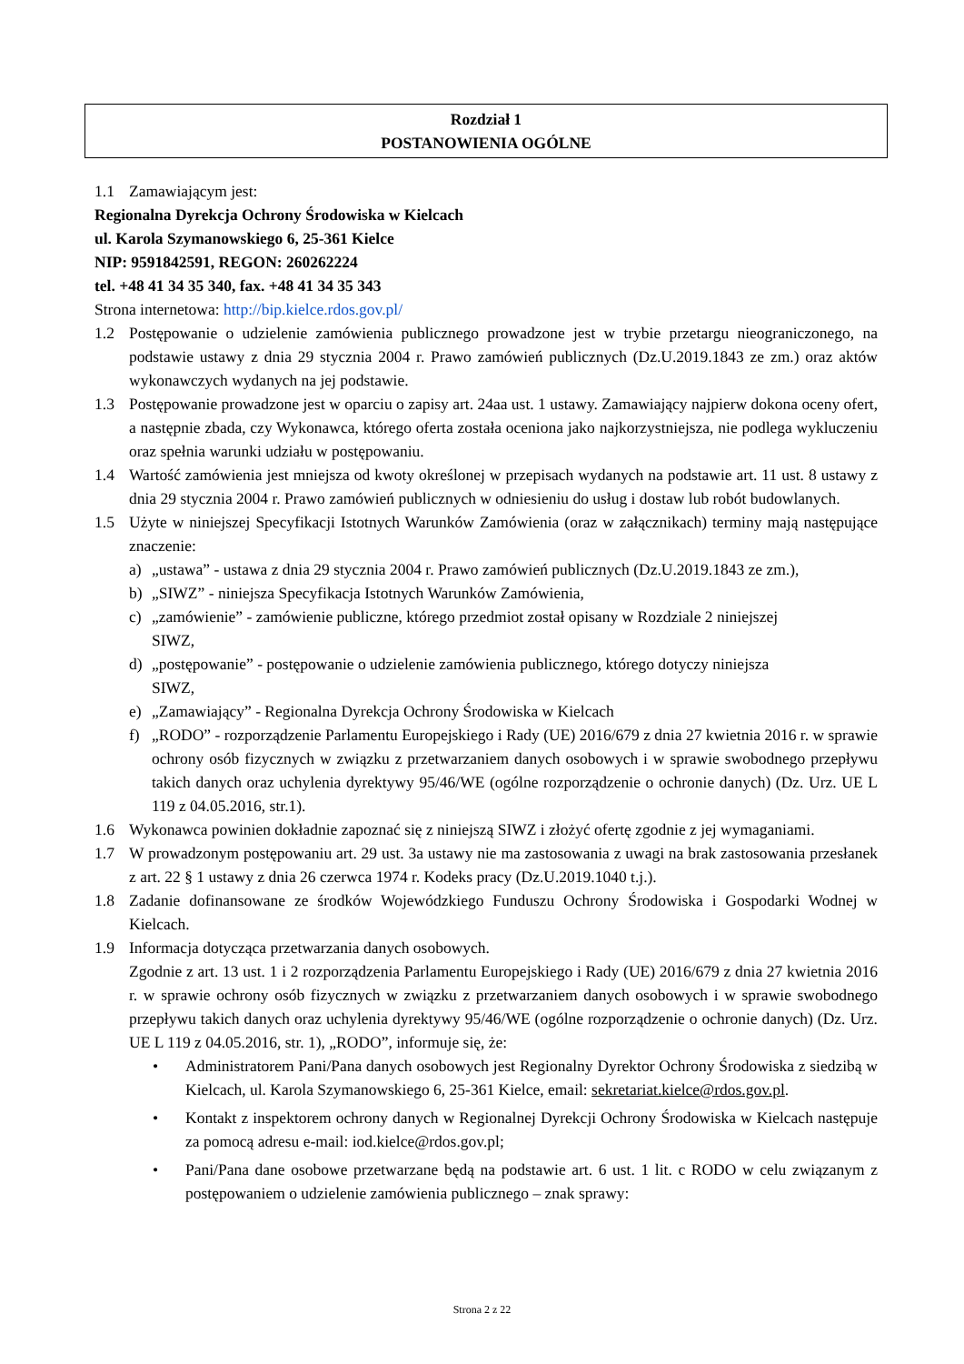Rozdział 1
POSTANOWIENIA OGÓLNE
1.1 Zamawiającym jest:
Regionalna Dyrekcja Ochrony Środowiska w Kielcach
ul. Karola Szymanowskiego 6, 25-361 Kielce
NIP: 9591842591, REGON: 260262224
tel. +48 41 34 35 340, fax. +48 41 34 35 343
Strona internetowa: http://bip.kielce.rdos.gov.pl/
1.2 Postępowanie o udzielenie zamówienia publicznego prowadzone jest w trybie przetargu nieograniczonego, na podstawie ustawy z dnia 29 stycznia 2004 r. Prawo zamówień publicznych (Dz.U.2019.1843 ze zm.) oraz aktów wykonawczych wydanych na jej podstawie.
1.3 Postępowanie prowadzone jest w oparciu o zapisy art. 24aa ust. 1 ustawy. Zamawiający najpierw dokona oceny ofert, a następnie zbada, czy Wykonawca, którego oferta została oceniona jako najkorzystniejsza, nie podlega wykluczeniu oraz spełnia warunki udziału w postępowaniu.
1.4 Wartość zamówienia jest mniejsza od kwoty określonej w przepisach wydanych na podstawie art. 11 ust. 8 ustawy z dnia 29 stycznia 2004 r. Prawo zamówień publicznych w odniesieniu do usług i dostaw lub robót budowlanych.
1.5 Użyte w niniejszej Specyfikacji Istotnych Warunków Zamówienia (oraz w załącznikach) terminy mają następujące znaczenie:
a) „ustawa” - ustawa z dnia 29 stycznia 2004 r. Prawo zamówień publicznych (Dz.U.2019.1843 ze zm.),
b) „SIWZ” - niniejsza Specyfikacja Istotnych Warunków Zamówienia,
c) „zamówienie” - zamówienie publiczne, którego przedmiot został opisany w Rozdziale 2 niniejszej
SIWZ,
d) „postępowanie” - postępowanie o udzielenie zamówienia publicznego, którego dotyczy niniejsza
SIWZ,
e) „Zamawiający” - Regionalna Dyrekcja Ochrony Środowiska w Kielcach
f) „RODO” - rozporządzenie Parlamentu Europejskiego i Rady (UE) 2016/679 z dnia 27 kwietnia 2016 r. w sprawie ochrony osób fizycznych w związku z przetwarzaniem danych osobowych i w sprawie swobodnego przepływu takich danych oraz uchylenia dyrektywy 95/46/WE (ogólne rozporządzenie o ochronie danych) (Dz. Urz. UE L 119 z 04.05.2016, str.1).
1.6 Wykonawca powinien dokładnie zapoznać się z niniejszą SIWZ i złożyć ofertę zgodnie z jej wymaganiami.
1.7 W prowadzonym postępowaniu art. 29 ust. 3a ustawy nie ma zastosowania z uwagi na brak zastosowania przesłanek z art. 22 § 1 ustawy z dnia 26 czerwca 1974 r. Kodeks pracy (Dz.U.2019.1040 t.j.).
1.8 Zadanie dofinansowane ze środków Wojewódzkiego Funduszu Ochrony Środowiska i Gospodarki Wodnej w Kielcach.
1.9 Informacja dotycząca przetwarzania danych osobowych.
Zgodnie z art. 13 ust. 1 i 2 rozporządzenia Parlamentu Europejskiego i Rady (UE) 2016/679 z dnia 27 kwietnia 2016 r. w sprawie ochrony osób fizycznych w związku z przetwarzaniem danych osobowych i w sprawie swobodnego przepływu takich danych oraz uchylenia dyrektywy 95/46/WE (ogólne rozporządzenie o ochronie danych) (Dz. Urz. UE L 119 z 04.05.2016, str. 1), „RODO”, informuje się, że:
• Administratorem Pani/Pana danych osobowych jest Regionalny Dyrektor Ochrony Środowiska z siedzibą w Kielcach, ul. Karola Szymanowskiego 6, 25-361 Kielce, email: sekretariat.kielce@rdos.gov.pl.
• Kontakt z inspektorem ochrony danych w Regionalnej Dyrekcji Ochrony Środowiska w Kielcach następuje za pomocą adresu e-mail: iod.kielce@rdos.gov.pl;
• Pani/Pana dane osobowe przetwarzane będą na podstawie art. 6 ust. 1 lit. c RODO w celu związanym z postępowaniem o udzielenie zamówienia publicznego – znak sprawy:
Strona 2 z 22